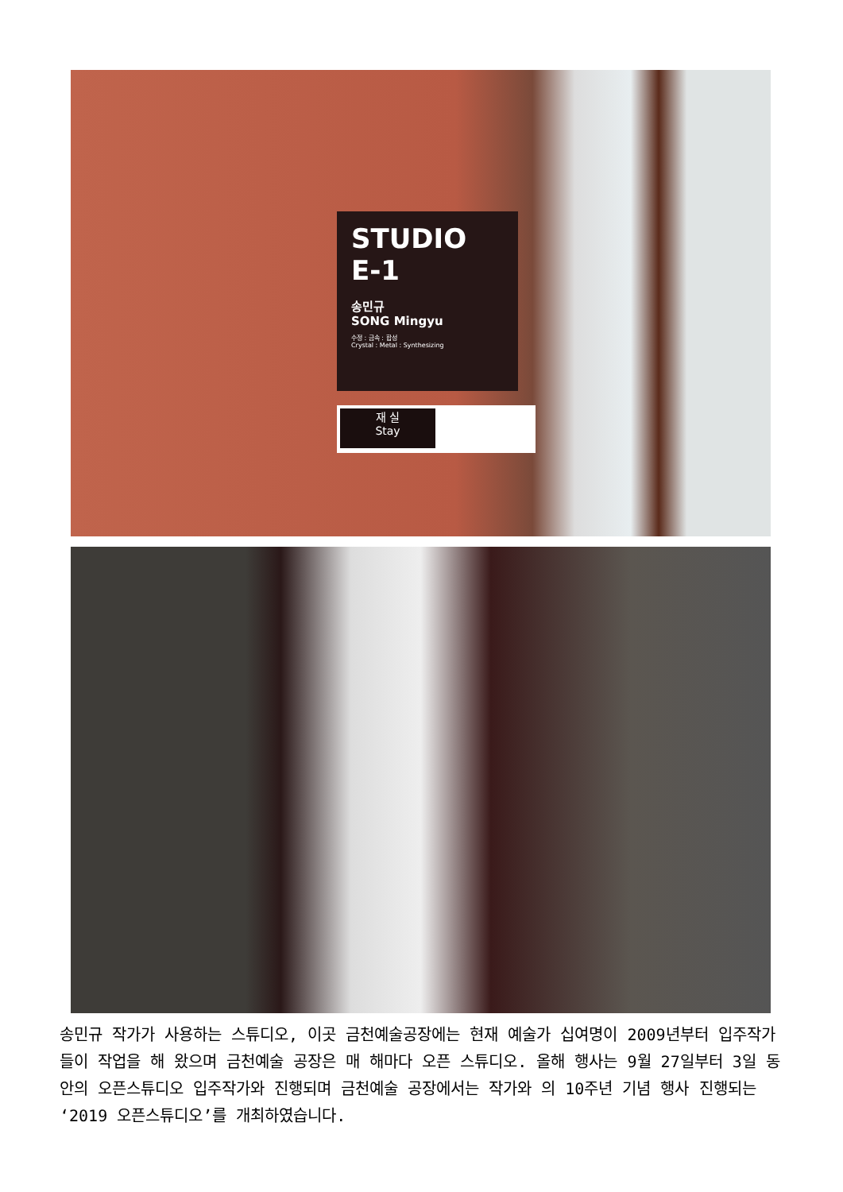STUDIO E-1
송민규
SONG Mingyu
수정 : 금속 : 합성
Crystal : Metal : Synthesizing
재 실
Stay
송민규 작가가 사용하는 스튜디오, 이곳 금천예술공장에는 현재 예술가 십여명이 2009년부터 입주작가들이 작업을 해 왔으며 금천예술 공장은 매 해마다 오픈 스튜디오. 올해 행사는 9월 27일부터 3일 동안의 오픈스튜디오 입주작가와 진행되며 금천예술 공장에서는 작가와 의 10주년 기념 행사 진행되는 ‘2019 오픈스튜디오’를 개최하였습니다.